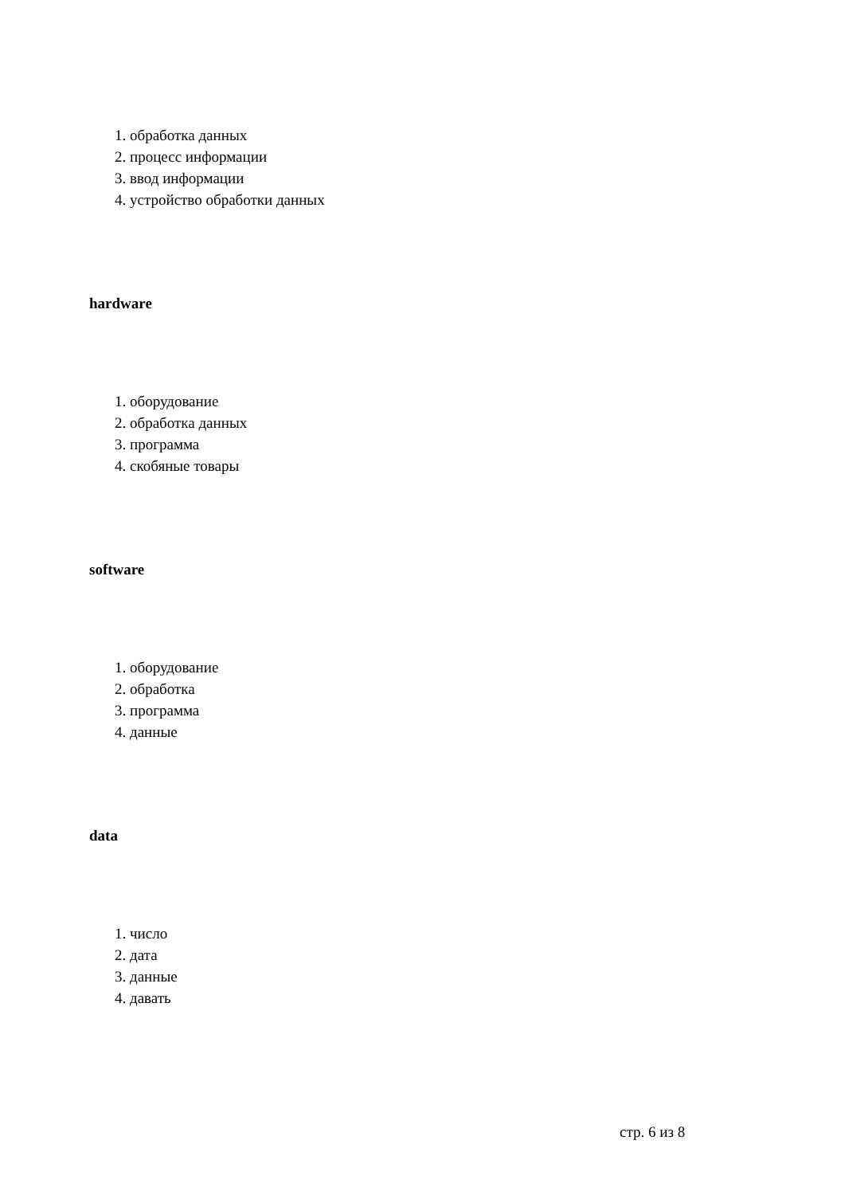1. обработка данных
2. процесс информации
3. ввод информации
4. устройство обработки данных
hardware
1. оборудование
2. обработка данных
3. программа
4. скобяные товары
software
1. оборудование
2. обработка
3. программа
4. данные
data
1. число
2. дата
3. данные
4. давать
стр. 6 из 8